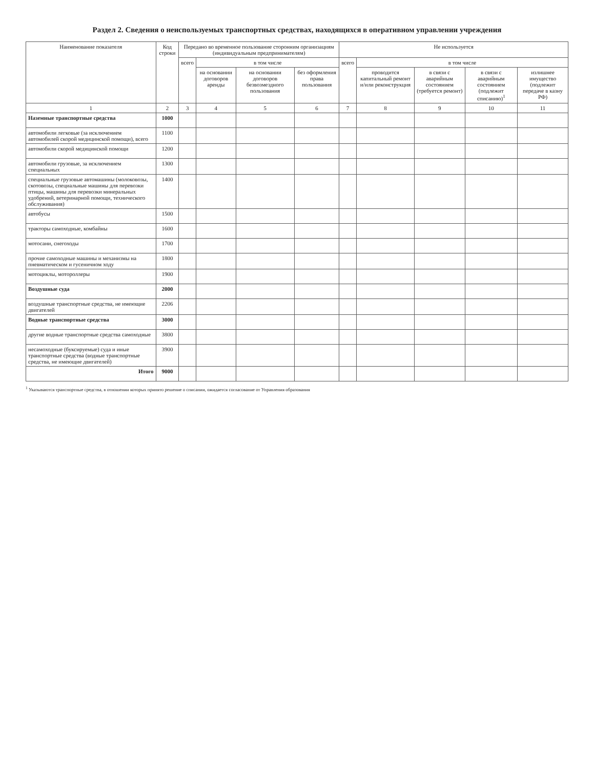Раздел 2. Сведения о неиспользуемых транспортных средствах, находящихся в оперативном управлении учреждения
| Наименование показателя | Код строки | Передано во временное пользование сторонним организациям (индивидуальным предпринимателям) | | | | Не используется | | | | |
| --- | --- | --- | --- | --- | --- | --- | --- | --- | --- | --- |
| | | всего | в том числе | | | всего | в том числе | | | |
| | | | на основании договоров аренды | на основании договоров безвозмездного пользования | без оформления права пользования | | проводится капитальный ремонт и/или реконструкция | в связи с аварийным состоянием (требуется ремонт) | в связи с аварийным состоянием (подлежит списанию)<sup>1</sup> | излишнее имущество (подлежит передаче в казну РФ) |
| 1 | 2 | 3 | 4 | 5 | 6 | 7 | 8 | 9 | 10 | 11 |
| Наземные транспортные средства | 1000 | | | | | | | | | |
| автомобили легковые (за исключением автомобилей скорой медицинской помощи), всего | 1100 | | | | | | | | | |
| автомобили скорой медицинской помощи | 1200 | | | | | | | | | |
| автомобили грузовые, за исключением специальных | 1300 | | | | | | | | | |
| специальные грузовые автомашины (молоковозы, скотовозы, специальные машины для перевозки птицы, машины для перевозки минеральных удобрений, ветеринарной помощи, технического обслуживания) | 1400 | | | | | | | | | |
| автобусы | 1500 | | | | | | | | | |
| тракторы самоходные, комбайны | 1600 | | | | | | | | | |
| мотосани, снегоходы | 1700 | | | | | | | | | |
| прочие самоходные машины и механизмы на пневматическом и гусеничном ходу | 1800 | | | | | | | | | |
| мотоциклы, мотороллеры | 1900 | | | | | | | | | |
| Воздушные суда | 2000 | | | | | | | | | |
| воздушные транспортные средства, не имеющие двигателей | 2206 | | | | | | | | | |
| Водные транспортные средства | 3000 | | | | | | | | | |
| другие водные транспортные средства самоходные | 3800 | | | | | | | | | |
| несамоходные (буксируемые) суда и иные транспортные средства (водные транспортные средства, не имеющие двигателей) | 3900 | | | | | | | | | |
| Итого | 9000 | | | | | | | | | |
<sup>1</sup> Указываются транспортные средства, в отношении которых принято решение о списании, ожидается согласование от Управления образования